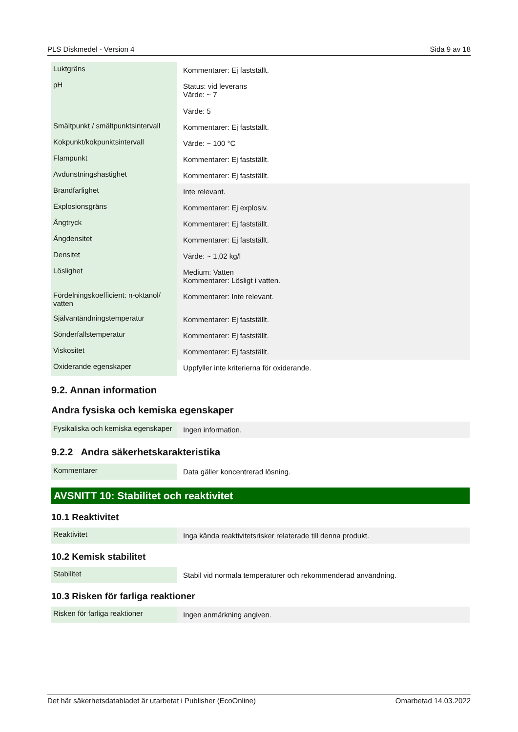PLS Diskmedel - Version 4 Sida 9 av 18
| Luktgräns | Kommentarer: Ej fastställt. |
| pH | Status: vid leverans Värde: ~ 7 Värde: 5 |
| Smältpunkt / smältpunktsintervall | Kommentarer: Ej fastställt. |
| Kokpunkt/kokpunktsintervall | Värde: ~ 100 °C |
| Flampunkt | Kommentarer: Ej fastställt. |
| Avdunstningshastighet | Kommentarer: Ej fastställt. |
| Brandfarlighet | Inte relevant. |
| Explosionsgräns | Kommentarer: Ej explosiv. |
| Ångtryck | Kommentarer: Ej fastställt. |
| Ångdensitet | Kommentarer: Ej fastställt. |
| Densitet | Värde: ~ 1,02 kg/l |
| Löslighet | Medium: Vatten Kommentarer: Lösligt i vatten. |
| Fördelningskoefficient: n-oktanol/ vatten | Kommentarer: Inte relevant. |
| Självantändningstemperatur | Kommentarer: Ej fastställt. |
| Sönderfallstemperatur | Kommentarer: Ej fastställt. |
| Viskositet | Kommentarer: Ej fastställt. |
| Oxiderande egenskaper | Uppfyller inte kriterierna för oxiderande. |
9.2. Annan information
Andra fysiska och kemiska egenskaper
| Fysikaliska och kemiska egenskaper | Ingen information. |
9.2.2 Andra säkerhetskarakteristika
| Kommentarer | Data gäller koncentrerad lösning. |
AVSNITT 10: Stabilitet och reaktivitet
10.1 Reaktivitet
| Reaktivitet | Inga kända reaktivitetsrisker relaterade till denna produkt. |
10.2 Kemisk stabilitet
| Stabilitet | Stabil vid normala temperaturer och rekommenderad användning. |
10.3 Risken för farliga reaktioner
| Risken för farliga reaktioner | Ingen anmärkning angiven. |
Det här säkerhetsdatabladet är utarbetat i Publisher (EcoOnline) Omarbetad 14.03.2022